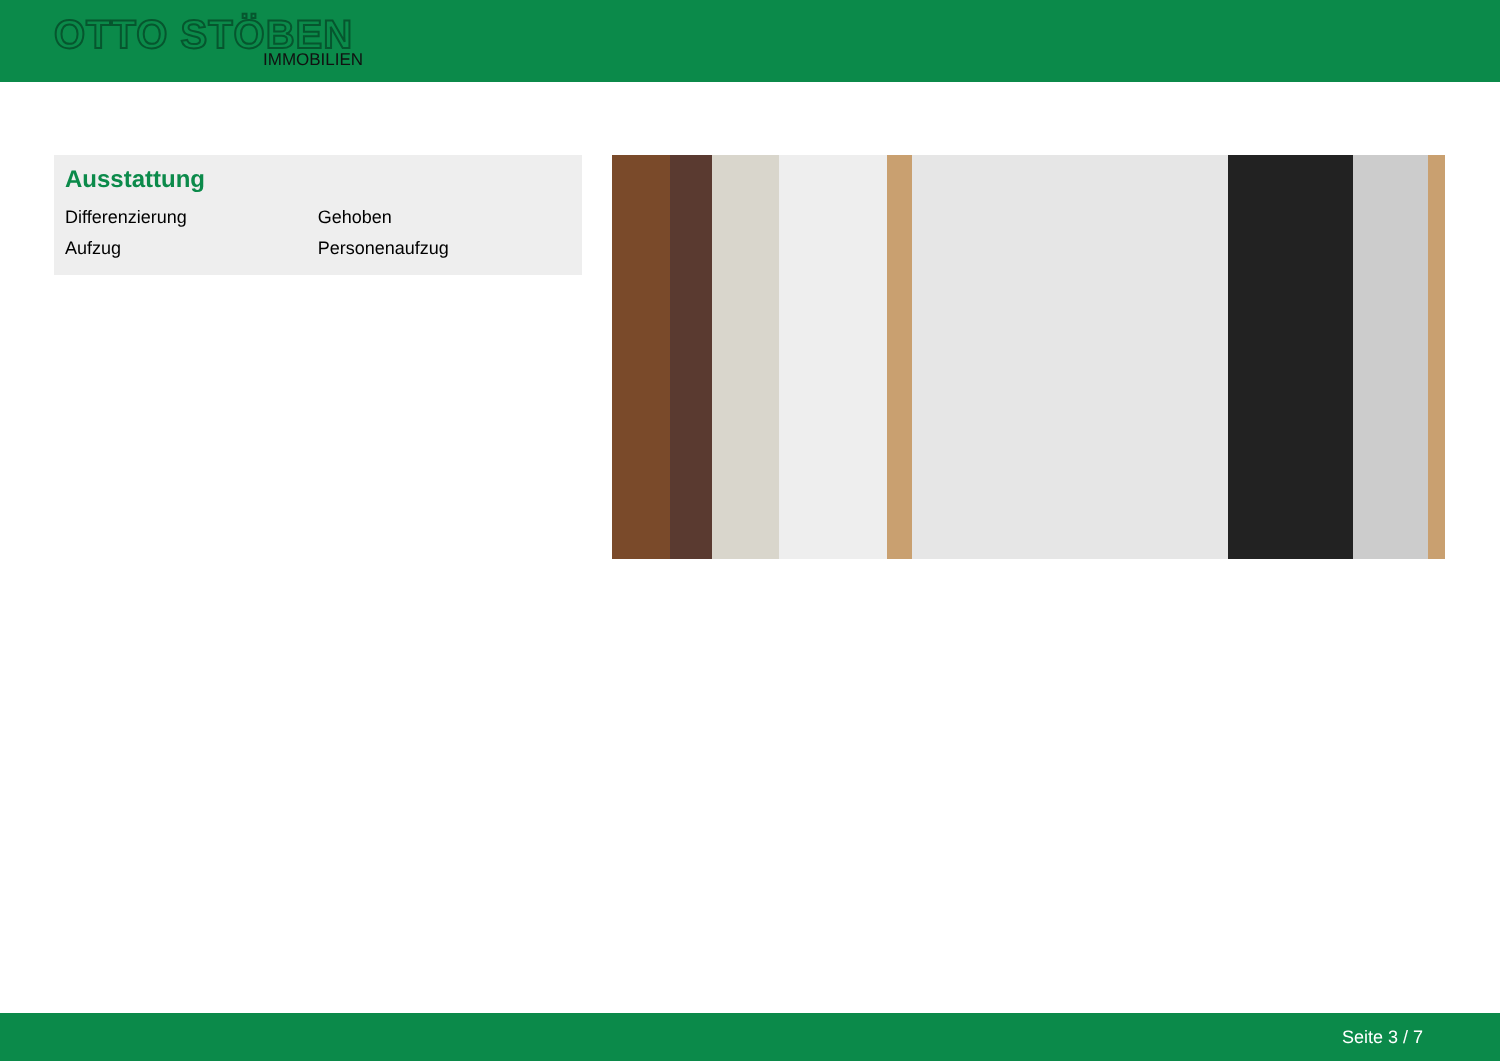OTTO STÖBEN
IMMOBILIEN
Ausstattung
| Differenzierung | Gehoben |
| Aufzug | Personenaufzug |
Seite 3 / 7